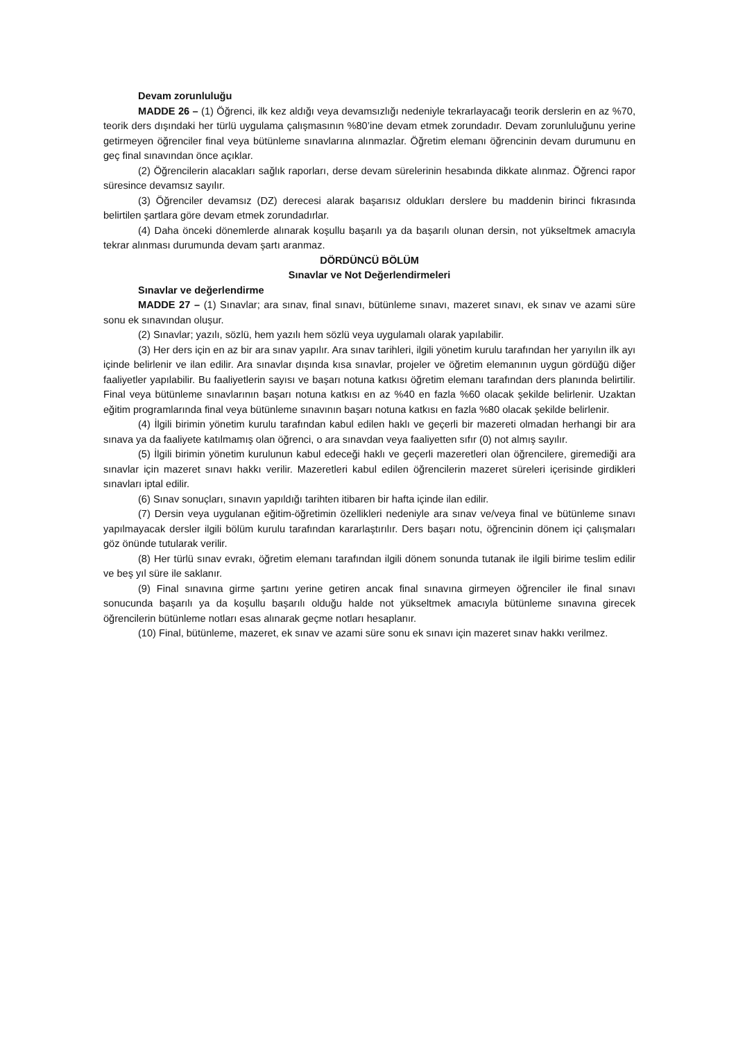Devam zorunluluğu
MADDE 26 – (1) Öğrenci, ilk kez aldığı veya devamsızlığı nedeniyle tekrarlayacağı teorik derslerin en az %70, teorik ders dışındaki her türlü uygulama çalışmasının %80’ine devam etmek zorundadır. Devam zorunluluğunu yerine getirmeyen öğrenciler final veya bütünleme sınavlarına alınmazlar. Öğretim elemanı öğrencinin devam durumunu en geç final sınavından önce açıklar.
(2) Öğrencilerin alacakları sağlık raporları, derse devam sürelerinin hesabında dikkate alınmaz. Öğrenci rapor süresince devamsız sayılır.
(3) Öğrenciler devamsız (DZ) derecesi alarak başarısız oldukları derslere bu maddenin birinci fıkrasında belirtilen şartlara göre devam etmek zorundadırlar.
(4) Daha önceki dönemlerde alınarak koşullu başarılı ya da başarılı olunan dersin, not yükseltmek amacıyla tekrar alınması durumunda devam şartı aranmaz.
DÖRDÜNCÜ BÖLÜM
Sınavlar ve Not Değerlendirmeleri
Sınavlar ve değerlendirme
MADDE 27 – (1) Sınavlar; ara sınav, final sınavı, bütünleme sınavı, mazeret sınavı, ek sınav ve azami süre sonu ek sınavından oluşur.
(2) Sınavlar; yazılı, sözlü, hem yazılı hem sözlü veya uygulamalı olarak yapılabilir.
(3) Her ders için en az bir ara sınav yapılır. Ara sınav tarihleri, ilgili yönetim kurulu tarafından her yarıyılın ilk ayı içinde belirlenir ve ilan edilir. Ara sınavlar dışında kısa sınavlar, projeler ve öğretim elemanının uygun gördüğü diğer faaliyetler yapılabilir. Bu faaliyetlerin sayısı ve başarı notuna katkısı öğretim elemanı tarafından ders planında belirtilir. Final veya bütünleme sınavlarının başarı notuna katkısı en az %40 en fazla %60 olacak şekilde belirlenir. Uzaktan eğitim programlarında final veya bütünleme sınavının başarı notuna katkısı en fazla %80 olacak şekilde belirlenir.
(4) İlgili birimin yönetim kurulu tarafından kabul edilen haklı ve geçerli bir mazereti olmadan herhangi bir ara sınava ya da faaliyete katılmamış olan öğrenci, o ara sınavdan veya faaliyetten sıfır (0) not almış sayılır.
(5) İlgili birimin yönetim kurulunun kabul edeceği haklı ve geçerli mazeretleri olan öğrencilere, giremediği ara sınavlar için mazeret sınavı hakkı verilir. Mazeretleri kabul edilen öğrencilerin mazeret süreleri içerisinde girdikleri sınavları iptal edilir.
(6) Sınav sonuçları, sınavın yapıldığı tarihten itibaren bir hafta içinde ilan edilir.
(7) Dersin veya uygulanan eğitim-öğretimin özellikleri nedeniyle ara sınav ve/veya final ve bütünleme sınavı yapılmayacak dersler ilgili bölüm kurulu tarafından kararlaştırılır. Ders başarı notu, öğrencinin dönem içi çalışmaları göz önünde tutularak verilir.
(8) Her türlü sınav evrakı, öğretim elemanı tarafından ilgili dönem sonunda tutanak ile ilgili birime teslim edilir ve beş yıl süre ile saklanır.
(9) Final sınavına girme şartını yerine getiren ancak final sınavına girmeyen öğrenciler ile final sınavı sonucunda başarılı ya da koşullu başarılı olduğu halde not yükseltmek amacıyla bütünleme sınavına girecek öğrencilerin bütünleme notları esas alınarak geçme notları hesaplanır.
(10) Final, bütünleme, mazeret, ek sınav ve azami süre sonu ek sınavı için mazeret sınav hakkı verilmez.